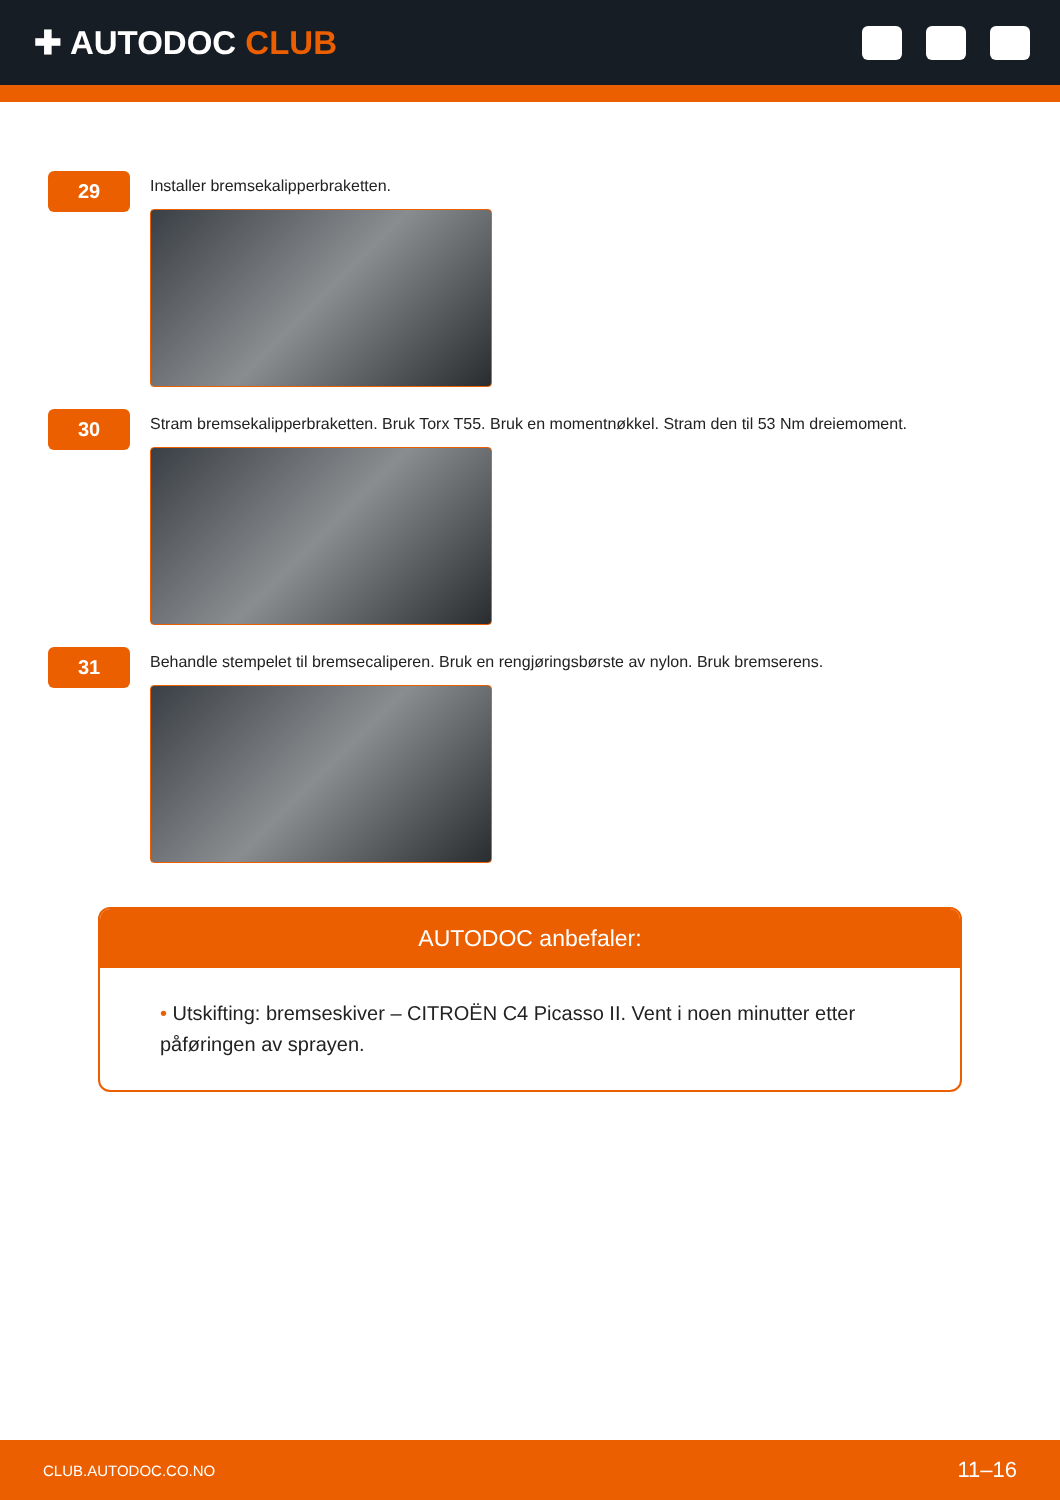✚ AUTODOC CLUB
29
Installer bremsekalipperbraketten.
30
Stram bremsekalipperbraketten. Bruk Torx T55. Bruk en momentnøkkel. Stram den til 53 Nm dreiemoment.
31
Behandle stempelet til bremsecaliperen. Bruk en rengjøringsbørste av nylon. Bruk bremserens.
AUTODOC anbefaler:
• Utskifting: bremseskiver – CITROËN C4 Picasso II. Vent i noen minutter etter påføringen av sprayen.
CLUB.AUTODOC.CO.NO 11–16